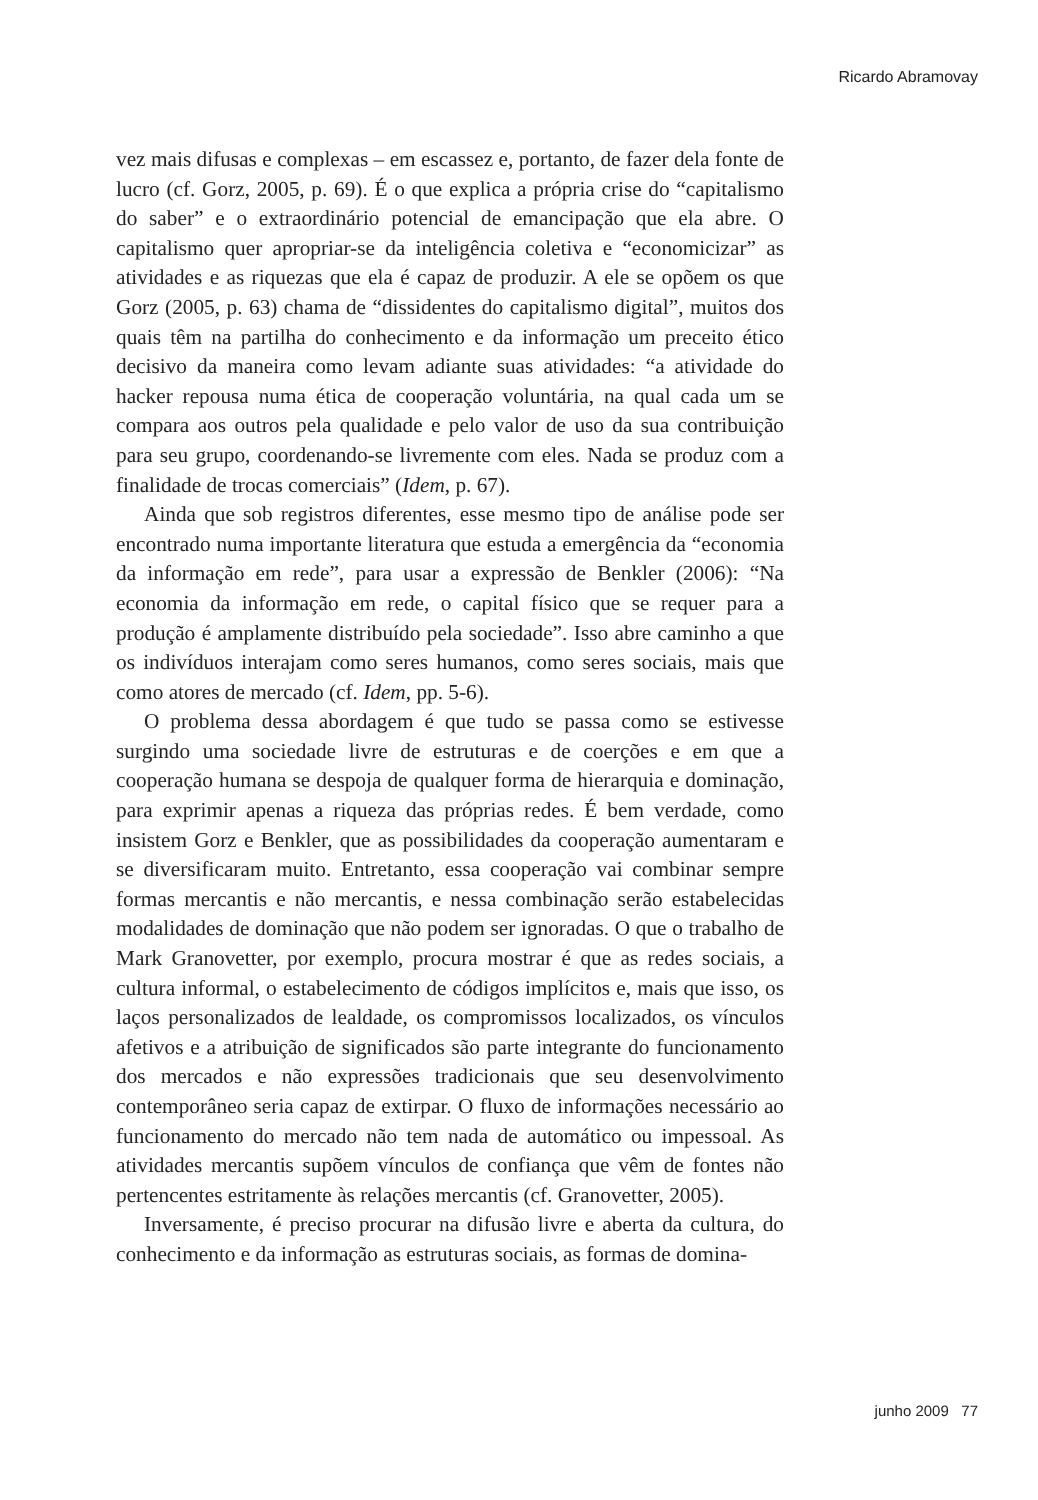Ricardo Abramovay
vez mais difusas e complexas – em escassez e, portanto, de fazer dela fonte de lucro (cf. Gorz, 2005, p. 69). É o que explica a própria crise do “capitalismo do saber” e o extraordinário potencial de emancipação que ela abre. O capitalismo quer apropriar-se da inteligência coletiva e “economicizar” as atividades e as riquezas que ela é capaz de produzir. A ele se opõem os que Gorz (2005, p. 63) chama de “dissidentes do capitalismo digital”, muitos dos quais têm na partilha do conhecimento e da informação um preceito ético decisivo da maneira como levam adiante suas atividades: “a atividade do hacker repousa numa ética de cooperação voluntária, na qual cada um se compara aos outros pela qualidade e pelo valor de uso da sua contribuição para seu grupo, coordenando-se livremente com eles. Nada se produz com a finalidade de trocas comerciais” (Idem, p. 67).
Ainda que sob registros diferentes, esse mesmo tipo de análise pode ser encontrado numa importante literatura que estuda a emergência da “economia da informação em rede”, para usar a expressão de Benkler (2006): “Na economia da informação em rede, o capital físico que se requer para a produção é amplamente distribuído pela sociedade”. Isso abre caminho a que os indivíduos interajam como seres humanos, como seres sociais, mais que como atores de mercado (cf. Idem, pp. 5-6).
O problema dessa abordagem é que tudo se passa como se estivesse surgindo uma sociedade livre de estruturas e de coerções e em que a cooperação humana se despoja de qualquer forma de hierarquia e dominação, para exprimir apenas a riqueza das próprias redes. É bem verdade, como insistem Gorz e Benkler, que as possibilidades da cooperação aumentaram e se diversificaram muito. Entretanto, essa cooperação vai combinar sempre formas mercantis e não mercantis, e nessa combinação serão estabelecidas modalidades de dominação que não podem ser ignoradas. O que o trabalho de Mark Granovetter, por exemplo, procura mostrar é que as redes sociais, a cultura informal, o estabelecimento de códigos implícitos e, mais que isso, os laços personalizados de lealdade, os compromissos localizados, os vínculos afetivos e a atribuição de significados são parte integrante do funcionamento dos mercados e não expressões tradicionais que seu desenvolvimento contemporâneo seria capaz de extirpar. O fluxo de informações necessário ao funcionamento do mercado não tem nada de automático ou impessoal. As atividades mercantis supõem vínculos de confiança que vêm de fontes não pertencentes estritamente às relações mercantis (cf. Granovetter, 2005).
Inversamente, é preciso procurar na difusão livre e aberta da cultura, do conhecimento e da informação as estruturas sociais, as formas de domina-
junho 2009 77